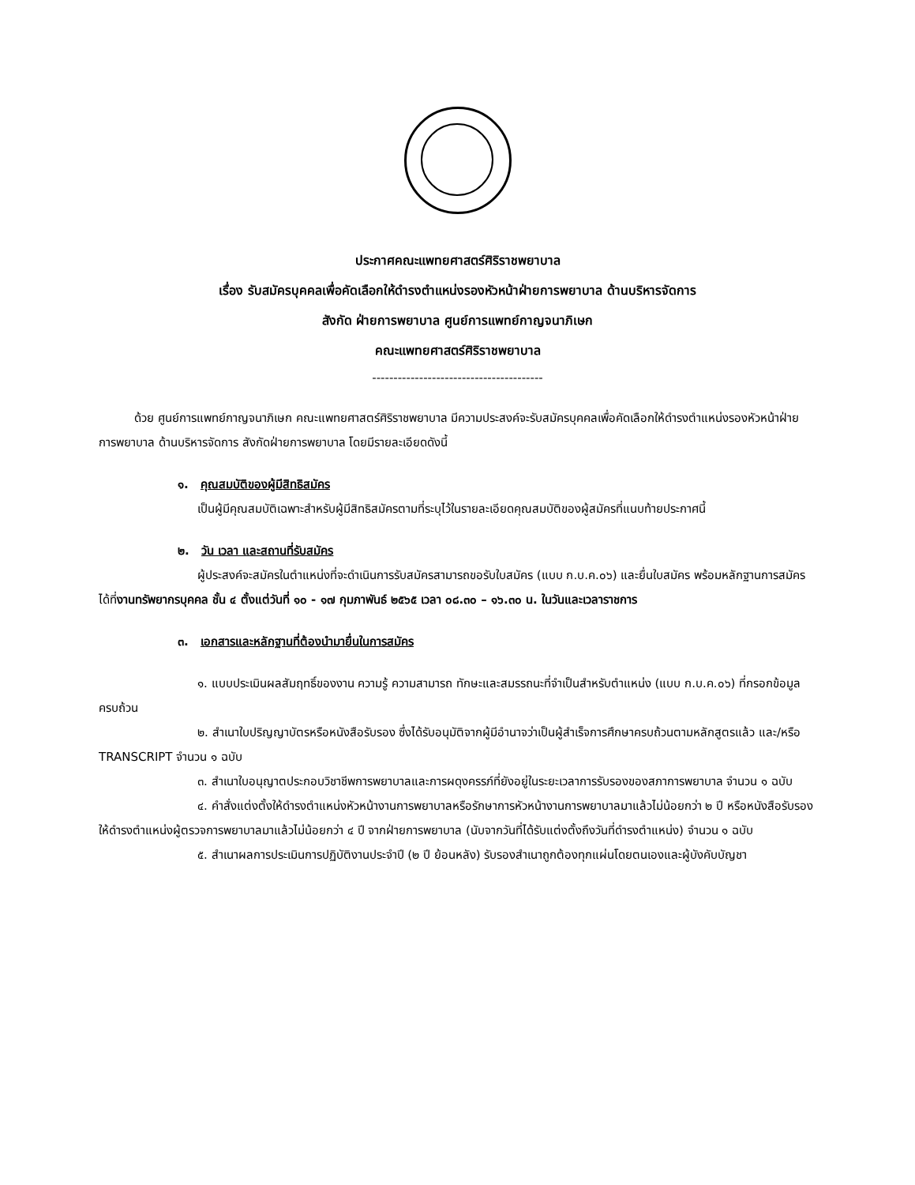ประกาศคณะแพทยศาสตร์ศิริราชพยาบาล
เรื่อง รับสมัครบุคคลเพื่อคัดเลือกให้ดำรงตำแหน่งรองหัวหน้าฝ่ายการพยาบาล ด้านบริหารจัดการ
สังกัด ฝ่ายการพยาบาล ศูนย์การแพทย์กาญจนาภิเษก
คณะแพทยศาสตร์ศิริราชพยาบาล
----------------------------------------
ด้วย ศูนย์การแพทย์กาญจนาภิเษก คณะแพทยศาสตร์ศิริราชพยาบาล มีความประสงค์จะรับสมัครบุคคลเพื่อคัดเลือกให้ดำรงตำแหน่งรองหัวหน้าฝ่ายการพยาบาล ด้านบริหารจัดการ สังกัดฝ่ายการพยาบาล โดยมีรายละเอียดดังนี้
๑. คุณสมบัติของผู้มีสิทธิสมัคร
เป็นผู้มีคุณสมบัติเฉพาะสำหรับผู้มีสิทธิสมัครตามที่ระบุไว้ในรายละเอียดคุณสมบัติของผู้สมัครที่แนบท้ายประกาศนี้
๒. วัน เวลา และสถานที่รับสมัคร
ผู้ประสงค์จะสมัครในตำแหน่งที่จะดำเนินการรับสมัครสามารถขอรับใบสมัคร (แบบ ก.บ.ค.๐๖) และยื่นใบสมัคร พร้อมหลักฐานการสมัครได้ที่งานทรัพยากรบุคคล ชั้น ๔ ตั้งแต่วันที่ ๑๐ - ๑๗ กุมภาพันธ์ ๒๕๖๕ เวลา ๐๘.๓๐ – ๑๖.๓๐ น. ในวันและเวลาราชการ
๓. เอกสารและหลักฐานที่ต้องนำมายื่นในการสมัคร
๑. แบบประเมินผลสัมฤทธิ์ของงาน ความรู้ ความสามารถ ทักษะและสมรรถนะที่จำเป็นสำหรับตำแหน่ง (แบบ ก.บ.ค.๐๖) ที่กรอกข้อมูลครบถ้วน
๒. สำเนาใบปริญญาบัตรหรือหนังสือรับรอง ซึ่งได้รับอนุมัติจากผู้มีอำนาจว่าเป็นผู้สำเร็จการศึกษาครบถ้วนตามหลักสูตรแล้ว และ/หรือ TRANSCRIPT จำนวน ๑ ฉบับ
๓. สำเนาใบอนุญาตประกอบวิชาชีพการพยาบาลและการผดุงครรภ์ที่ยังอยู่ในระยะเวลาการรับรองของสภาการพยาบาล จำนวน ๑ ฉบับ
๔. คำสั่งแต่งตั้งให้ดำรงตำแหน่งหัวหน้างานการพยาบาลหรือรักษาการหัวหน้างานการพยาบาลมาแล้วไม่น้อยกว่า ๒ ปี หรือหนังสือรับรองให้ดำรงตำแหน่งผู้ตรวจการพยาบาลมาแล้วไม่น้อยกว่า ๔ ปี จากฝ่ายการพยาบาล (นับจากวันที่ได้รับแต่งตั้งถึงวันที่ดำรงตำแหน่ง) จำนวน ๑ ฉบับ
๕. สำเนาผลการประเมินการปฏิบัติงานประจำปี (๒ ปี ย้อนหลัง) รับรองสำเนาถูกต้องทุกแผ่นโดยตนเองและผู้บังคับบัญชา